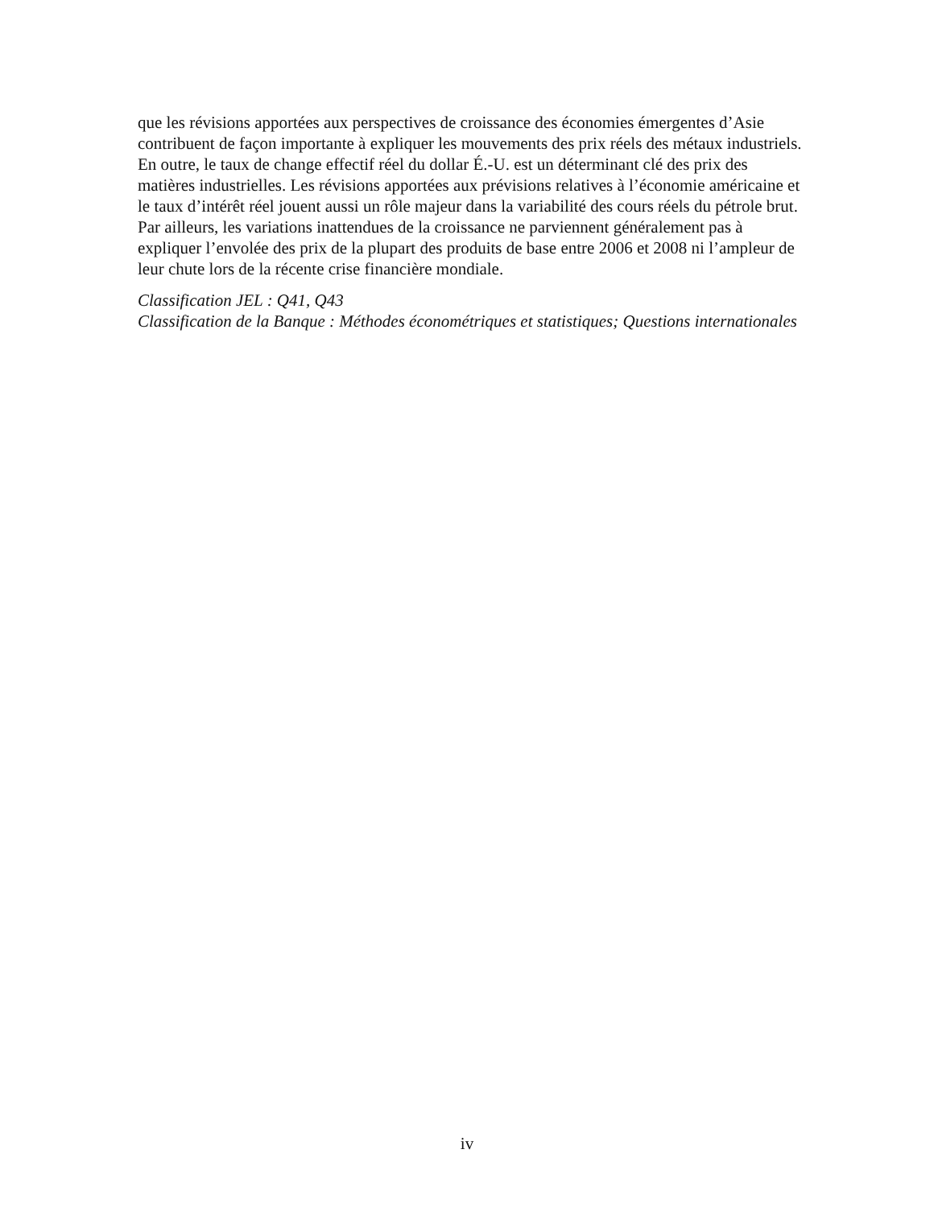que les révisions apportées aux perspectives de croissance des économies émergentes d’Asie contribuent de façon importante à expliquer les mouvements des prix réels des métaux industriels. En outre, le taux de change effectif réel du dollar É.-U. est un déterminant clé des prix des matières industrielles. Les révisions apportées aux prévisions relatives à l’économie américaine et le taux d’intérêt réel jouent aussi un rôle majeur dans la variabilité des cours réels du pétrole brut. Par ailleurs, les variations inattendues de la croissance ne parviennent généralement pas à expliquer l’envolée des prix de la plupart des produits de base entre 2006 et 2008 ni l’ampleur de leur chute lors de la récente crise financière mondiale.
Classification JEL : Q41, Q43
Classification de la Banque : Méthodes économétriques et statistiques; Questions internationales
iv